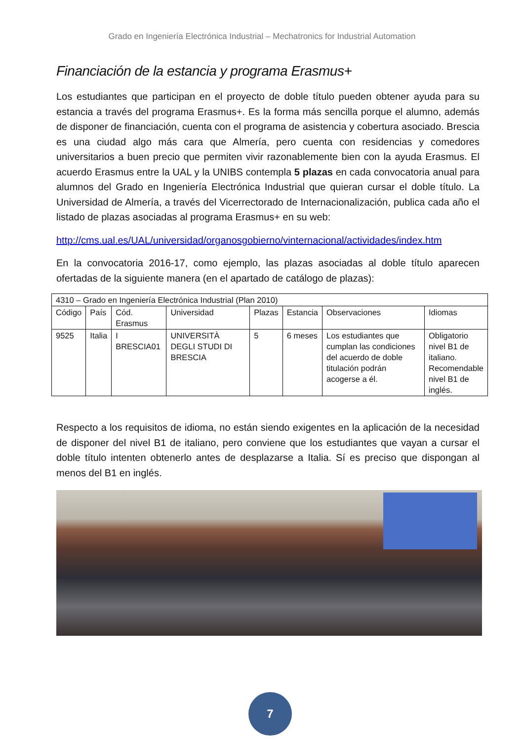Grado en Ingeniería Electrónica Industrial – Mechatronics for Industrial Automation
Financiación de la estancia y programa Erasmus+
Los estudiantes que participan en el proyecto de doble título pueden obtener ayuda para su estancia a través del programa Erasmus+. Es la forma más sencilla porque el alumno, además de disponer de financiación, cuenta con el programa de asistencia y cobertura asociado. Brescia es una ciudad algo más cara que Almería, pero cuenta con residencias y comedores universitarios a buen precio que permiten vivir razonablemente bien con la ayuda Erasmus. El acuerdo Erasmus entre la UAL y la UNIBS contempla 5 plazas en cada convocatoria anual para alumnos del Grado en Ingeniería Electrónica Industrial que quieran cursar el doble título. La Universidad de Almería, a través del Vicerrectorado de Internacionalización, publica cada año el listado de plazas asociadas al programa Erasmus+ en su web:
http://cms.ual.es/UAL/universidad/organosgobierno/vinternacional/actividades/index.htm
En la convocatoria 2016-17, como ejemplo, las plazas asociadas al doble título aparecen ofertadas de la siguiente manera (en el apartado de catálogo de plazas):
| 4310 – Grado en Ingeniería Electrónica Industrial (Plan 2010) | | | | | | | |
| Código | País | Cód. Erasmus | Universidad | Plazas | Estancia | Observaciones | Idiomas |
| 9525 | Italia | I BRESCIA01 | UNIVERSITÀ DEGLI STUDI DI BRESCIA | 5 | 6 meses | Los estudiantes que cumplan las condiciones del acuerdo de doble titulación podrán acogerse a él. | Obligatorio nivel B1 de italiano. Recomendable nivel B1 de inglés. |
Respecto a los requisitos de idioma, no están siendo exigentes en la aplicación de la necesidad de disponer del nivel B1 de italiano, pero conviene que los estudiantes que vayan a cursar el doble título intenten obtenerlo antes de desplazarse a Italia. Sí es preciso que dispongan al menos del B1 en inglés.
7